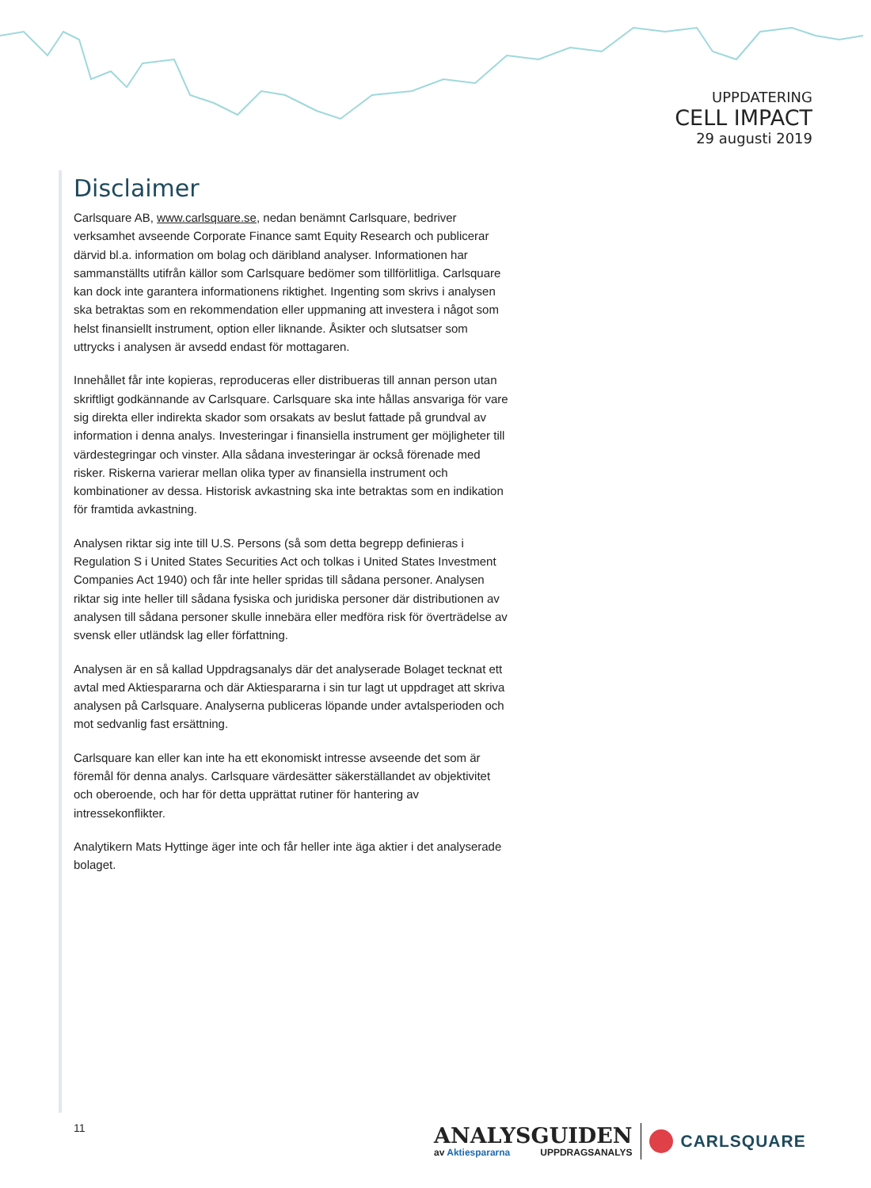UPPDATERING
CELL IMPACT
29 augusti 2019
Disclaimer
Carlsquare AB, www.carlsquare.se, nedan benämnt Carlsquare, bedriver verksamhet avseende Corporate Finance samt Equity Research och publicerar därvid bl.a. information om bolag och däribland analyser. Informationen har sammanställts utifrån källor som Carlsquare bedömer som tillförlitliga. Carlsquare kan dock inte garantera informationens riktighet. Ingenting som skrivs i analysen ska betraktas som en rekommendation eller uppmaning att investera i något som helst finansiellt instrument, option eller liknande. Åsikter och slutsatser som uttrycks i analysen är avsedd endast för mottagaren.
Innehållet får inte kopieras, reproduceras eller distribueras till annan person utan skriftligt godkännande av Carlsquare. Carlsquare ska inte hållas ansvariga för vare sig direkta eller indirekta skador som orsakats av beslut fattade på grundval av information i denna analys. Investeringar i finansiella instrument ger möjligheter till värdestegringar och vinster. Alla sådana investeringar är också förenade med risker. Riskerna varierar mellan olika typer av finansiella instrument och kombinationer av dessa. Historisk avkastning ska inte betraktas som en indikation för framtida avkastning.
Analysen riktar sig inte till U.S. Persons (så som detta begrepp definieras i Regulation S i United States Securities Act och tolkas i United States Investment Companies Act 1940) och får inte heller spridas till sådana personer. Analysen riktar sig inte heller till sådana fysiska och juridiska personer där distributionen av analysen till sådana personer skulle innebära eller medföra risk för överträdelse av svensk eller utländsk lag eller författning.
Analysen är en så kallad Uppdragsanalys där det analyserade Bolaget tecknat ett avtal med Aktiespararna och där Aktiespararna i sin tur lagt ut uppdraget att skriva analysen på Carlsquare. Analyserna publiceras löpande under avtalsperioden och mot sedvanlig fast ersättning.
Carlsquare kan eller kan inte ha ett ekonomiskt intresse avseende det som är föremål för denna analys. Carlsquare värdesätter säkerställandet av objektivitet och oberoende, och har för detta upprättat rutiner för hantering av intressekonflikter.
Analytikern Mats Hyttinge äger inte och får heller inte äga aktier i det analyserade bolaget.
11
ANALYSGUIDEN
av Aktiespararna UPPDRAGSANALYS
CARLSQUARE